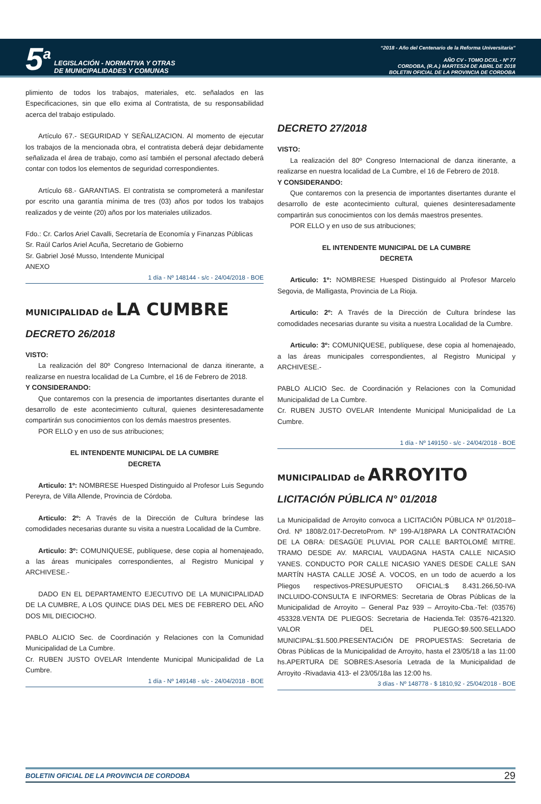5<sup>a</sup>
LEGISLACIÓN - NORMATIVA Y OTRAS
DE MUNICIPALIDADES Y COMUNAS
“2018 - Año del Centenario de la Reforma Universitaria”
AÑO CV - TOMO DCXL - Nº 77
CORDOBA, (R.A.) MARTES24 DE ABRIL DE 2018
BOLETIN OFICIAL DE LA PROVINCIA DE CORDOBA
plimiento de todos los trabajos, materiales, etc. señalados en las Especificaciones, sin que ello exima al Contratista, de su responsabilidad acerca del trabajo estipulado.
Artículo 67.- SEGURIDAD Y SEÑALIZACION. Al momento de ejecutar los trabajos de la mencionada obra, el contratista deberá dejar debidamente señalizada el área de trabajo, como así también el personal afectado deberá contar con todos los elementos de seguridad correspondientes.
Artículo 68.- GARANTIAS. El contratista se comprometerá a manifestar por escrito una garantía mínima de tres (03) años por todos los trabajos realizados y de veinte (20) años por los materiales utilizados.
Fdo.: Cr. Carlos Ariel Cavalli, Secretaría de Economía y Finanzas Públicas
Sr. Raúl Carlos Ariel Acuña, Secretario de Gobierno
Sr. Gabriel José Musso, Intendente Municipal
ANEXO
1 día - Nº 148144 - s/c - 24/04/2018 - BOE
MUNICIPALIDAD de LA CUMBRE
DECRETO 26/2018
VISTO:
La realización del 80º Congreso Internacional de danza itinerante, a realizarse en nuestra localidad de La Cumbre, el 16 de Febrero de 2018.
Y CONSIDERANDO:
Que contaremos con la presencia de importantes disertantes durante el desarrollo de este acontecimiento cultural, quienes desinteresadamente compartirán sus conocimientos con los demás maestros presentes.
POR ELLO y en uso de sus atribuciones;
EL INTENDENTE MUNICIPAL DE LA CUMBRE
DECRETA
Articulo: 1º: NOMBRESE Huesped Distinguido al Profesor Luis Segundo Pereyra, de Villa Allende, Provincia de Córdoba.
Articulo: 2º: A Través de la Dirección de Cultura bríndese las comodidades necesarias durante su visita a nuestra Localidad de la Cumbre.
Articulo: 3º: COMUNIQUESE, publíquese, dese copia al homenajeado, a las áreas municipales correspondientes, al Registro Municipal y ARCHIVESE.-
DADO EN EL DEPARTAMENTO EJECUTIVO DE LA MUNICIPALIDAD DE LA CUMBRE, A LOS QUINCE DIAS DEL MES DE FEBRERO DEL AÑO DOS MIL DIECIOCHO.
PABLO ALICIO Sec. de Coordinación y Relaciones con la Comunidad Municipalidad de La Cumbre.
Cr. RUBEN JUSTO OVELAR Intendente Municipal Municipalidad de La Cumbre.
1 día - Nº 149148 - s/c - 24/04/2018 - BOE
DECRETO 27/2018
VISTO:
La realización del 80º Congreso Internacional de danza itinerante, a realizarse en nuestra localidad de La Cumbre, el 16 de Febrero de 2018.
Y CONSIDERANDO:
Que contaremos con la presencia de importantes disertantes durante el desarrollo de este acontecimiento cultural, quienes desinteresadamente compartirán sus conocimientos con los demás maestros presentes.
POR ELLO y en uso de sus atribuciones;
EL INTENDENTE MUNICIPAL DE LA CUMBRE
DECRETA
Articulo: 1º: NOMBRESE Huesped Distinguido al Profesor Marcelo Segovia, de Malligasta, Provincia de La Rioja.
Articulo: 2º: A Través de la Dirección de Cultura bríndese las comodidades necesarias durante su visita a nuestra Localidad de la Cumbre.
Articulo: 3º: COMUNIQUESE, publíquese, dese copia al homenajeado, a las áreas municipales correspondientes, al Registro Municipal y ARCHIVESE.-
PABLO ALICIO Sec. de Coordinación y Relaciones con la Comunidad Municipalidad de La Cumbre.
Cr. RUBEN JUSTO OVELAR Intendente Municipal Municipalidad de La Cumbre.
1 día - Nº 149150 - s/c - 24/04/2018 - BOE
MUNICIPALIDAD de ARROYITO
LICITACIÓN PÚBLICA N° 01/2018
La Municipalidad de Arroyito convoca a LICITACIÓN PÚBLICA Nº 01/2018–Ord. Nº 1808/2.017-DecretoProm. Nº 199-A/18PARA LA CONTRATACIÓN DE LA OBRA: DESAGÜE PLUVIAL POR CALLE BARTOLOMÉ MITRE. TRAMO DESDE AV. MARCIAL VAUDAGNA HASTA CALLE NICASIO YANES. CONDUCTO POR CALLE NICASIO YANES DESDE CALLE SAN MARTÍN HASTA CALLE JOSÉ A. VOCOS, en un todo de acuerdo a los Pliegos respectivos-PRESUPUESTO OFICIAL:$ 8.431.266,50-IVA INCLUIDO-CONSULTA E INFORMES: Secretaria de Obras Públicas de la Municipalidad de Arroyito – General Paz 939 – Arroyito-Cba.-Tel: (03576) 453328.VENTA DE PLIEGOS: Secretaria de Hacienda.Tel: 03576-421320. VALOR DEL PLIEGO:$9.500.SELLADO MUNICIPAL:$1.500.PRESENTACIÓN DE PROPUESTAS: Secretaria de Obras Públicas de la Municipalidad de Arroyito, hasta el 23/05/18 a las 11:00 hs.APERTURA DE SOBRES:Asesoría Letrada de la Municipalidad de Arroyito -Rivadavia 413- el 23/05/18a las 12:00 hs.
3 días - Nº 148778 - $ 1810,92 - 25/04/2018 - BOE
BOLETIN OFICIAL DE LA PROVINCIA DE CORDOBA 29